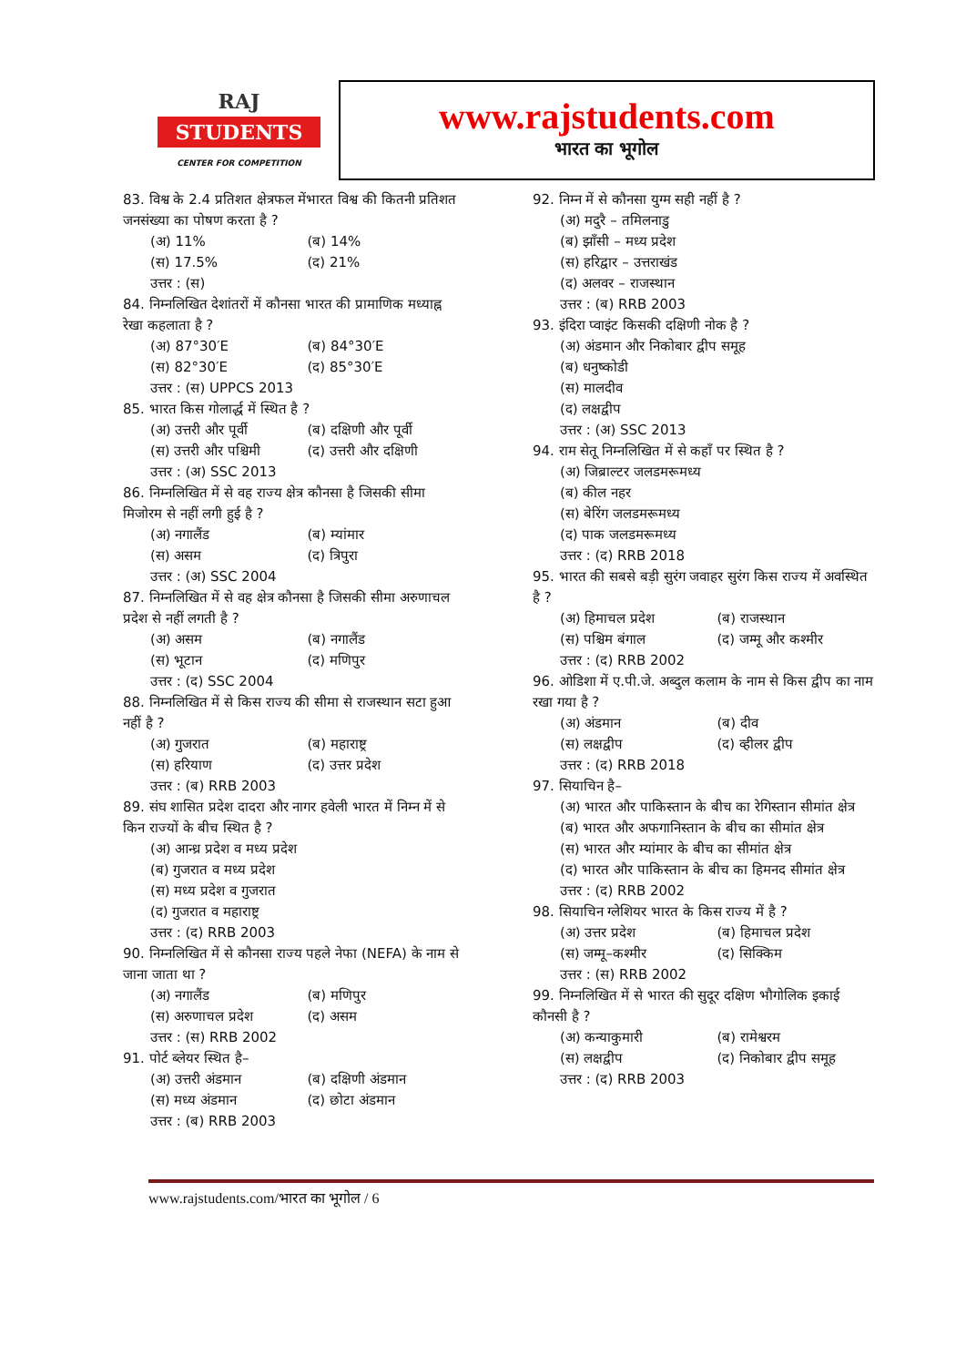RAJ
STUDENTS
CENTER FOR COMPETITION
www.rajstudents.com
भारत का भूगोल
83. विश्व के 2.4 प्रतिशत क्षेत्रफल मेंभारत विश्व की कितनी प्रतिशत जनसंख्या का पोषण करता है ?
(अ) 11% (ब) 14% (स) 17.5% (द) 21%
उत्तर : (स)
84. निम्नलिखित देशांतरों में कौनसा भारत की प्रामाणिक मध्याह्न रेखा कहलाता है ?
(अ) 87°30′E (ब) 84°30′E (स) 82°30′E (द) 85°30′E
उत्तर : (स) UPPCS 2013
85. भारत किस गोलार्द्ध में स्थित है ?
(अ) उत्तरी और पूर्वी (ब) दक्षिणी और पूर्वी (स) उत्तरी और पश्चिमी (द) उत्तरी और दक्षिणी
उत्तर : (अ) SSC 2013
86. निम्नलिखित में से वह राज्य क्षेत्र कौनसा है जिसकी सीमा मिजोरम से नहीं लगी हुई है ?
(अ) नगालैंड (ब) म्यांमार (स) असम (द) त्रिपुरा
उत्तर : (अ) SSC 2004
87. निम्नलिखित में से वह क्षेत्र कौनसा है जिसकी सीमा अरुणाचल प्रदेश से नहीं लगती है ?
(अ) असम (ब) नगालैंड (स) भूटान (द) मणिपुर
उत्तर : (द) SSC 2004
88. निम्नलिखित में से किस राज्य की सीमा से राजस्थान सटा हुआ नहीं है ?
(अ) गुजरात (ब) महाराष्ट्र (स) हरियाण (द) उत्तर प्रदेश
उत्तर : (ब) RRB 2003
89. संघ शासित प्रदेश दादरा और नागर हवेली भारत में निम्न में से किन राज्यों के बीच स्थित है ?
(अ) आन्ध्र प्रदेश व मध्य प्रदेश
(ब) गुजरात व मध्य प्रदेश
(स) मध्य प्रदेश व गुजरात
(द) गुजरात व महाराष्ट्र
उत्तर : (द) RRB 2003
90. निम्नलिखित में से कौनसा राज्य पहले नेफा (NEFA) के नाम से जाना जाता था ?
(अ) नगालैंड (ब) मणिपुर (स) अरुणाचल प्रदेश (द) असम
उत्तर : (स) RRB 2002
91. पोर्ट ब्लेयर स्थित है–
(अ) उत्तरी अंडमान (ब) दक्षिणी अंडमान (स) मध्य अंडमान (द) छोटा अंडमान
उत्तर : (ब) RRB 2003
92. निम्न में से कौनसा युग्म सही नहीं है ?
(अ) मदुरै – तमिलनाडु
(ब) झाँसी – मध्य प्रदेश
(स) हरिद्वार – उत्तराखंड
(द) अलवर – राजस्थान
उत्तर : (ब) RRB 2003
93. इंदिरा प्वाइंट किसकी दक्षिणी नोक है ?
(अ) अंडमान और निकोबार द्वीप समूह
(ब) धनुष्कोडी
(स) मालदीव
(द) लक्षद्वीप
उत्तर : (अ) SSC 2013
94. राम सेतू निम्नलिखित में से कहाँ पर स्थित है ?
(अ) जिब्राल्टर जलडमरूमध्य
(ब) कील नहर
(स) बेरिंग जलडमरूमध्य
(द) पाक जलडमरूमध्य
उत्तर : (द) RRB 2018
95. भारत की सबसे बड़ी सुरंग जवाहर सुरंग किस राज्य में अवस्थित है ?
(अ) हिमाचल प्रदेश (ब) राजस्थान (स) पश्चिम बंगाल (द) जम्मू और कश्मीर
उत्तर : (द) RRB 2002
96. ओडिशा में ए.पी.जे. अब्दुल कलाम के नाम से किस द्वीप का नाम रखा गया है ?
(अ) अंडमान (ब) दीव (स) लक्षद्वीप (द) व्हीलर द्वीप
उत्तर : (द) RRB 2018
97. सियाचिन है–
(अ) भारत और पाकिस्तान के बीच का रेगिस्तान सीमांत क्षेत्र
(ब) भारत और अफगानिस्तान के बीच का सीमांत क्षेत्र
(स) भारत और म्यांमार के बीच का सीमांत क्षेत्र
(द) भारत और पाकिस्तान के बीच का हिमनद सीमांत क्षेत्र
उत्तर : (द) RRB 2002
98. सियाचिन ग्लेशियर भारत के किस राज्य में है ?
(अ) उत्तर प्रदेश (ब) हिमाचल प्रदेश (स) जम्मू–कश्मीर (द) सिक्किम
उत्तर : (स) RRB 2002
99. निम्नलिखित में से भारत की सुदूर दक्षिण भौगोलिक इकाई कौनसी है ?
(अ) कन्याकुमारी (ब) रामेश्वरम (स) लक्षद्वीप (द) निकोबार द्वीप समूह
उत्तर : (द) RRB 2003
www.rajstudents.com/भारत का भूगोल / 6